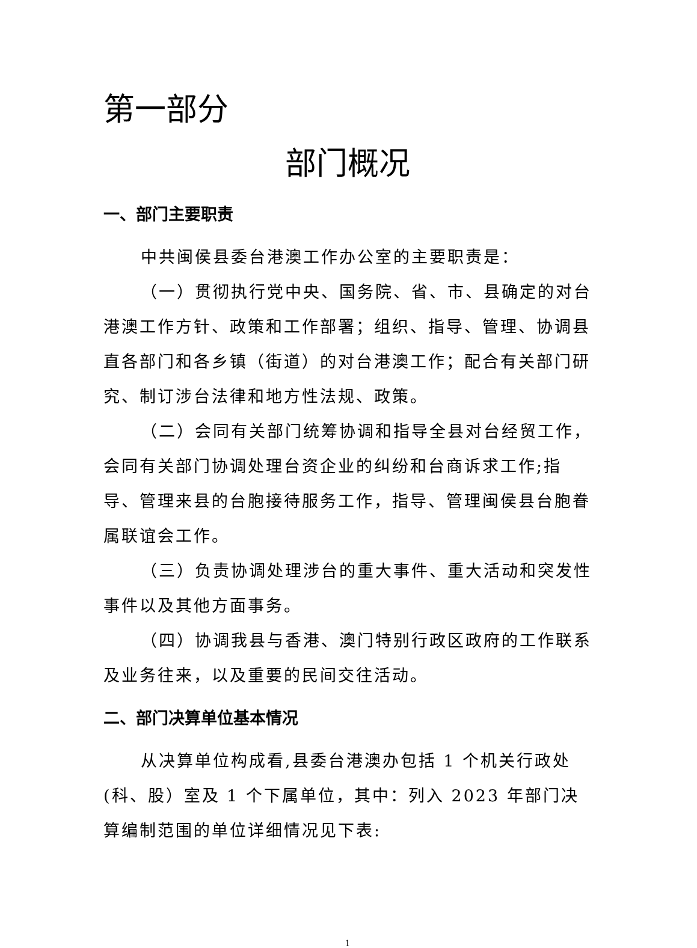第一部分
部门概况
一、部门主要职责
中共闽侯县委台港澳工作办公室的主要职责是：
（一）贯彻执行党中央、国务院、省、市、县确定的对台港澳工作方针、政策和工作部署；组织、指导、管理、协调县直各部门和各乡镇（街道）的对台港澳工作；配合有关部门研究、制订涉台法律和地方性法规、政策。
（二）会同有关部门统筹协调和指导全县对台经贸工作，会同有关部门协调处理台资企业的纠纷和台商诉求工作;指导、管理来县的台胞接待服务工作，指导、管理闽侯县台胞眷属联谊会工作。
（三）负责协调处理涉台的重大事件、重大活动和突发性事件以及其他方面事务。
（四）协调我县与香港、澳门特别行政区政府的工作联系及业务往来，以及重要的民间交往活动。
二、部门决算单位基本情况
从决算单位构成看,县委台港澳办包括 1 个机关行政处(科、股）室及 1 个下属单位，其中：列入 2023 年部门决算编制范围的单位详细情况见下表:
1